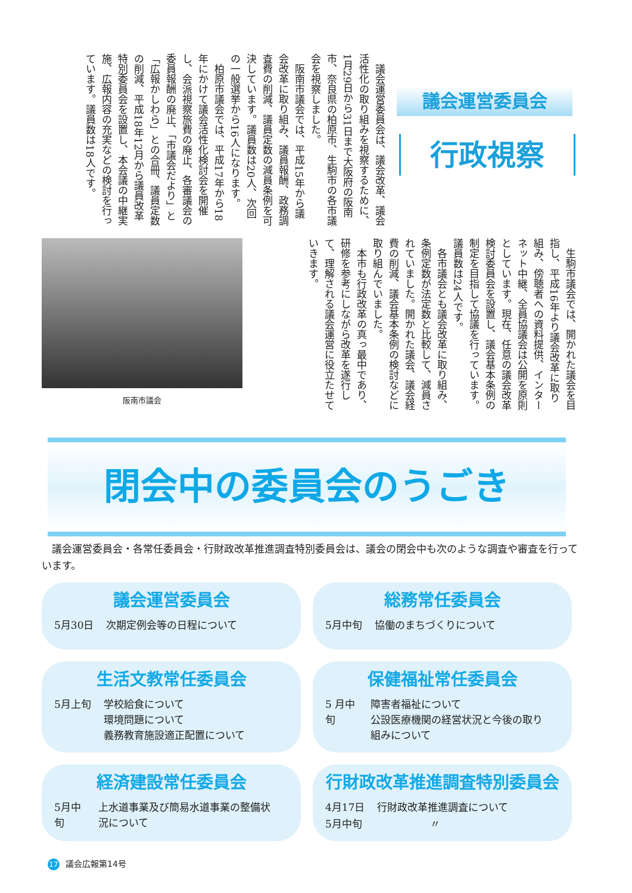議会運営委員会
行政視察
　議会運営委員会は、議会改革、議会活性化の取り組みを視察するために、1月29日から31日まで大阪府の阪南市、奈良県の柏原市、生駒市の各市議会を視察しました。
　阪南市議会では、平成15年から議会改革に取り組み、議員報酬、政務調査費の削減、議員定数の減員条例を可決しています。議員数は20人、次回の一般選挙から16人になります。
　柏原市議会では、平成17年から18年にかけて議会活性化検討会を開催し、会派視察旅費の廃止、各審議会の委員報酬の廃止、「市議会だより」と「広報かしわら」との合冊、議員定数の削減、平成18年12月から議員改革特別委員会を設置し、本会議の中継実施、広報内容の充実などの検討を行っています。議員数は18人です。
　生駒市議会では、開かれた議会を目指し、平成16年より議会改革に取り組み、傍聴者への資料提供、インターネット中継、全員協議会は公開を原則としています。現在、任意の議会改革検討委員会を設置し、議会基本条例の制定を目指して協議を行っています。議員数は24人です。
　各市議会とも議会改革に取り組み、条例定数が法定数と比較して、減員されていました。開かれた議会、議会経費の削減、議会基本条例の検討などに取り組んでいました。
　本市も行政改革の真っ最中であり、研修を参考にしながら改革を遂行して、理解される議会運営に役立たせていきます。
阪南市議会
閉会中の委員会のうごき
　議会運営委員会・各常任委員会・行財政改革推進調査特別委員会は、議会の閉会中も次のような調査や審査を行っています。
議会運営委員会
| 5月30日 | 次期定例会等の日程について |
総務常任委員会
| 5月中旬 | 協働のまちづくりについて |
生活文教常任委員会
| 5月上旬 | 学校給食について 環境問題について 義務教育施設適正配置について |
保健福祉常任委員会
| 5 月中旬 | 障害者福祉について 公設医療機関の経営状況と今後の取り組みについて |
経済建設常任委員会
| 5月中旬 | 上水道事業及び簡易水道事業の整備状況について |
行財政改革推進調査特別委員会
| 4月17日 | 行財政改革推進調査について |
| 5月中旬 | 〃 |
17 議会広報第14号